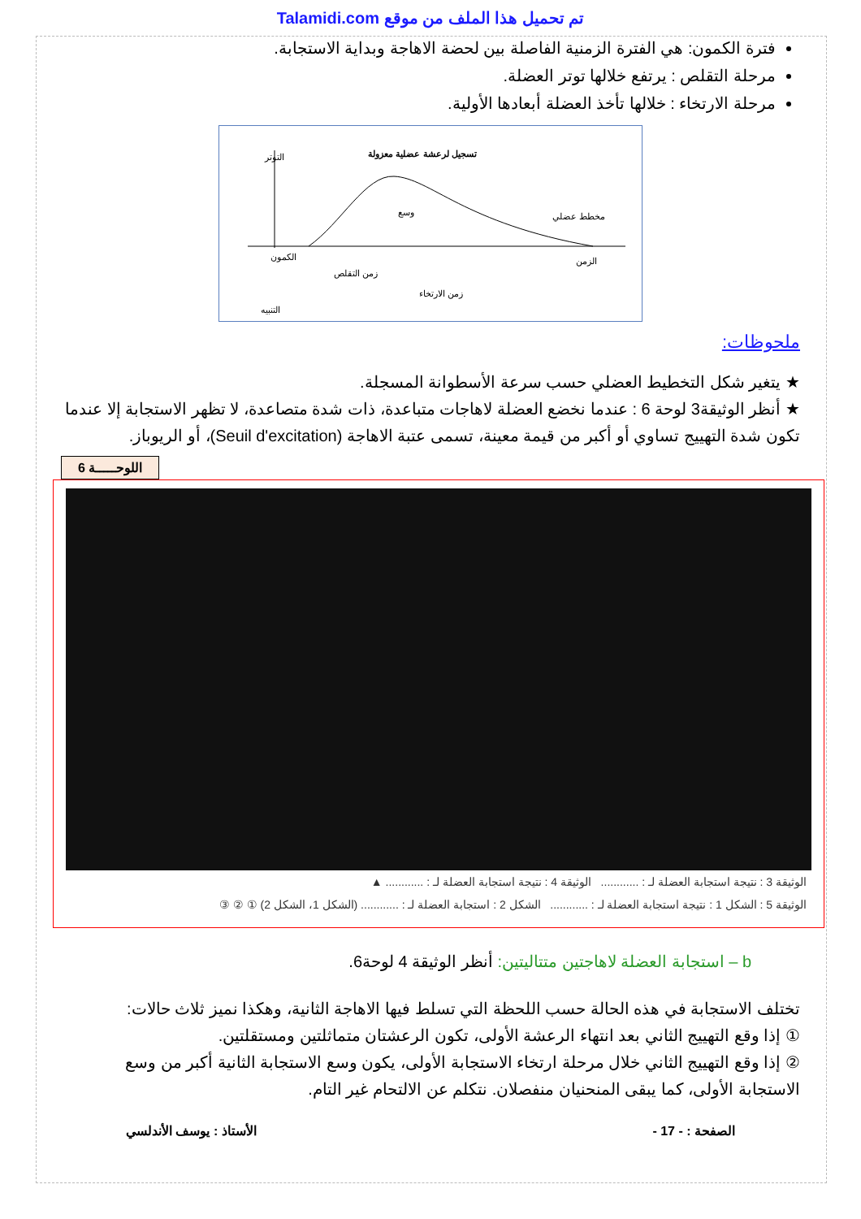Talamidi.com تم تحميل هذا الملف من موقع
فترة الكمون: هي الفترة الزمنية الفاصلة بين لحضة الاهاجة وبداية الاستجابة.
مرحلة التقلص : يرتفع خلالها توتر العضلة.
مرحلة الارتخاء : خلالها تأخذ العضلة أبعادها الأولية.
تسجيل لرعشة عضلية معزولة
التوتر
مخطط عضلي
وسع
الكمون
زمن التقلص
زمن الارتخاء
الزمن
التنبيه
ملحوظات:
★ يتغير شكل التخطيط العضلي حسب سرعة الأسطوانة المسجلة.
★ أنظر الوثيقة3 لوحة 6 : عندما نخضع العضلة لاهاجات متباعدة، ذات شدة متصاعدة، لا تظهر الاستجابة إلا عندما تكون شدة التهييج تساوي أو أكبر من قيمة معينة، تسمى عتبة الاهاجة (Seuil d'excitation)، أو الريوباز.
اللوحـــــة 6
الوثيقة 3 : نتيجة استجابة العضلة لـ : ............ الوثيقة 4 : نتيجة استجابة العضلة لـ : ............ ▲
الوثيقة 5 : الشكل 1 : نتيجة استجابة العضلة لـ : ............ الشكل 2 : استجابة العضلة لـ : ............ (الشكل 1، الشكل 2) ① ② ③
b – استجابة العضلة لاهاجتين متتاليتين: أنظر الوثيقة 4 لوحة6.
تختلف الاستجابة في هذه الحالة حسب اللحظة التي تسلط فيها الاهاجة الثانية، وهكذا نميز ثلاث حالات:
① إذا وقع التهييج الثاني بعد انتهاء الرعشة الأولى، تكون الرعشتان متماثلتين ومستقلتين.
② إذا وقع التهييج الثاني خلال مرحلة ارتخاء الاستجابة الأولى، يكون وسع الاستجابة الثانية أكبر من وسع الاستجابة الأولى، كما يبقى المنحنيان منفصلان. نتكلم عن الالتحام غير التام.
الصفحة : - 17 - الأستاذ : يوسف الأندلسي